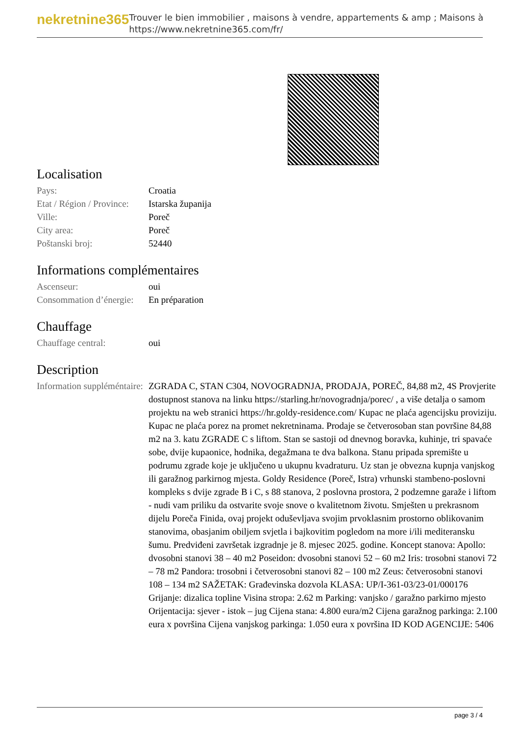nekretnine365
Trouver le bien immobilier , maisons à vendre, appartements & amp ; Maisons à
https://www.nekretnine365.com/fr/
Localisation
| Pays: | Croatia |
| Etat / Région / Province: | Istarska županija |
| Ville: | Poreč |
| City area: | Poreč |
| Poštanski broj: | 52440 |
Informations complémentaires
| Ascenseur: | oui |
| Consommation d’énergie: | En préparation |
Chauffage
| Chauffage central: | oui |
Description
| Information suppléméntaire: | ZGRADA C, STAN C304, NOVOGRADNJA, PRODAJA, POREČ, 84,88 m2, 4S Provjerite dostupnost stanova na linku https://starling.hr/novogradnja/porec/ , a više detalja o samom projektu na web stranici https://hr.goldy-residence.com/ Kupac ne plaća agencijsku proviziju. Kupac ne plaća porez na promet nekretninama. Prodaje se četverosoban stan površine 84,88 m2 na 3. katu ZGRADE C s liftom. Stan se sastoji od dnevnog boravka, kuhinje, tri spavaće sobe, dvije kupaonice, hodnika, degažmana te dva balkona. Stanu pripada spremište u podrumu zgrade koje je uključeno u ukupnu kvadraturu. Uz stan je obvezna kupnja vanjskog ili garažnog parkirnog mjesta. Goldy Residence (Poreč, Istra) vrhunski stambeno-poslovni kompleks s dvije zgrade B i C, s 88 stanova, 2 poslovna prostora, 2 podzemne garaže i liftom - nudi vam priliku da ostvarite svoje snove o kvalitetnom životu. Smješten u prekrasnom dijelu Poreča Finida, ovaj projekt oduševljava svojim prvoklasnim prostorno oblikovanim stanovima, obasjanim obiljem svjetla i bajkovitim pogledom na more i/ili mediteransku šumu. Predviđeni završetak izgradnje je 8. mjesec 2025. godine. Koncept stanova: Apollo: dvosobni stanovi 38 – 40 m2 Poseidon: dvosobni stanovi 52 – 60 m2 Iris: trosobni stanovi 72 – 78 m2 Pandora: trosobni i četverosobni stanovi 82 – 100 m2 Zeus: četverosobni stanovi 108 – 134 m2 SAŽETAK: Građevinska dozvola KLASA: UP/I-361-03/23-01/000176 Grijanje: dizalica topline Visina stropa: 2.62 m Parking: vanjsko / garažno parkirno mjesto Orijentacija: sjever - istok – jug Cijena stana: 4.800 eura/m2 Cijena garažnog parkinga: 2.100 eura x površina Cijena vanjskog parkinga: 1.050 eura x površina ID KOD AGENCIJE: 5406 |
page 3 / 4